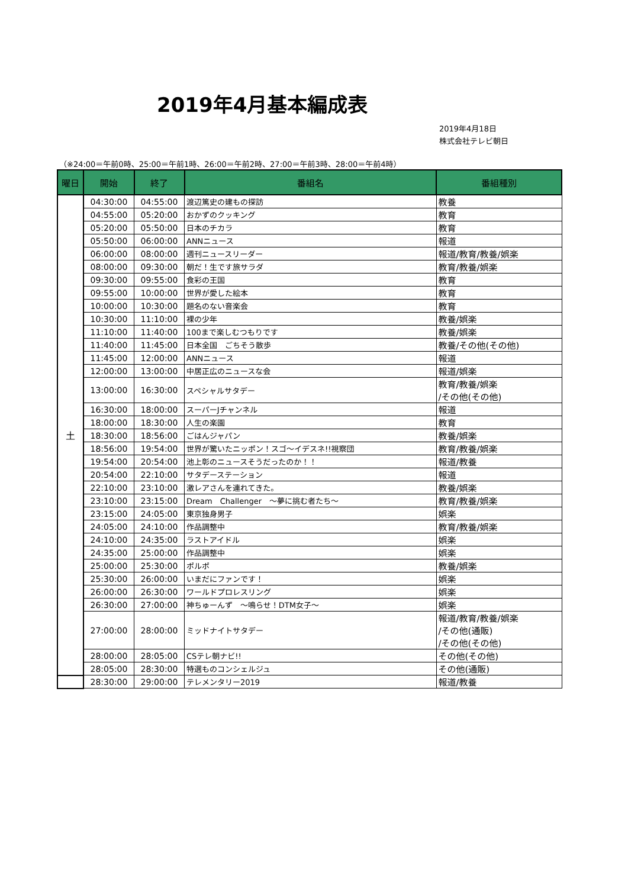2019年4月基本編成表
2019年4月18日
株式会社テレビ朝日
（※24:00＝午前0時、25:00＝午前1時、26:00＝午前2時、27:00＝午前3時、28:00＝午前4時）
| 曜日 | 開始 | 終了 | 番組名 | 番組種別 |
| --- | --- | --- | --- | --- |
| 土 | 04:30:00 | 04:55:00 | 渡辺篤史の建もの探訪 | 教養 |
| | 04:55:00 | 05:20:00 | おかずのクッキング | 教育 |
| | 05:20:00 | 05:50:00 | 日本のチカラ | 教育 |
| | 05:50:00 | 06:00:00 | ANNニュース | 報道 |
| | 06:00:00 | 08:00:00 | 週刊ニュースリーダー | 報道/教育/教養/娯楽 |
| | 08:00:00 | 09:30:00 | 朝だ！生です旅サラダ | 教育/教養/娯楽 |
| | 09:30:00 | 09:55:00 | 食彩の王国 | 教育 |
| | 09:55:00 | 10:00:00 | 世界が愛した絵本 | 教育 |
| | 10:00:00 | 10:30:00 | 題名のない音楽会 | 教育 |
| | 10:30:00 | 11:10:00 | 裸の少年 | 教養/娯楽 |
| | 11:10:00 | 11:40:00 | 100まで楽しむつもりです | 教養/娯楽 |
| | 11:40:00 | 11:45:00 | 日本全国 ごちそう散歩 | 教養/その他(その他) |
| | 11:45:00 | 12:00:00 | ANNニュース | 報道 |
| | 12:00:00 | 13:00:00 | 中居正広のニュースな会 | 報道/娯楽 |
| | 13:00:00 | 16:30:00 | スペシャルサタデー | 教育/教養/娯楽 /その他(その他) |
| | 16:30:00 | 18:00:00 | スーパーJチャンネル | 報道 |
| | 18:00:00 | 18:30:00 | 人生の楽園 | 教育 |
| | 18:30:00 | 18:56:00 | ごはんジャパン | 教養/娯楽 |
| | 18:56:00 | 19:54:00 | 世界が驚いたニッポン！スゴ～イデスネ!!視察団 | 教育/教養/娯楽 |
| | 19:54:00 | 20:54:00 | 池上彰のニュースそうだったのか！！ | 報道/教養 |
| | 20:54:00 | 22:10:00 | サタデーステーション | 報道 |
| | 22:10:00 | 23:10:00 | 激レアさんを連れてきた。 | 教養/娯楽 |
| | 23:10:00 | 23:15:00 | Dream Challenger ～夢に挑む者たち～ | 教育/教養/娯楽 |
| | 23:15:00 | 24:05:00 | 東京独身男子 | 娯楽 |
| | 24:05:00 | 24:10:00 | 作品調整中 | 教育/教養/娯楽 |
| | 24:10:00 | 24:35:00 | ラストアイドル | 娯楽 |
| | 24:35:00 | 25:00:00 | 作品調整中 | 娯楽 |
| | 25:00:00 | 25:30:00 | ポルポ | 教養/娯楽 |
| | 25:30:00 | 26:00:00 | いまだにファンです！ | 娯楽 |
| | 26:00:00 | 26:30:00 | ワールドプロレスリング | 娯楽 |
| | 26:30:00 | 27:00:00 | 神ちゅーんず ～鳴らせ！DTM女子～ | 娯楽 |
| | 27:00:00 | 28:00:00 | ミッドナイトサタデー | 報道/教育/教養/娯楽 /その他(通販) /その他(その他) |
| | 28:00:00 | 28:05:00 | CSテレ朝ナビ!! | その他(その他) |
| | 28:05:00 | 28:30:00 | 特選ものコンシェルジュ | その他(通販) |
| | 28:30:00 | 29:00:00 | テレメンタリー2019 | 報道/教養 |